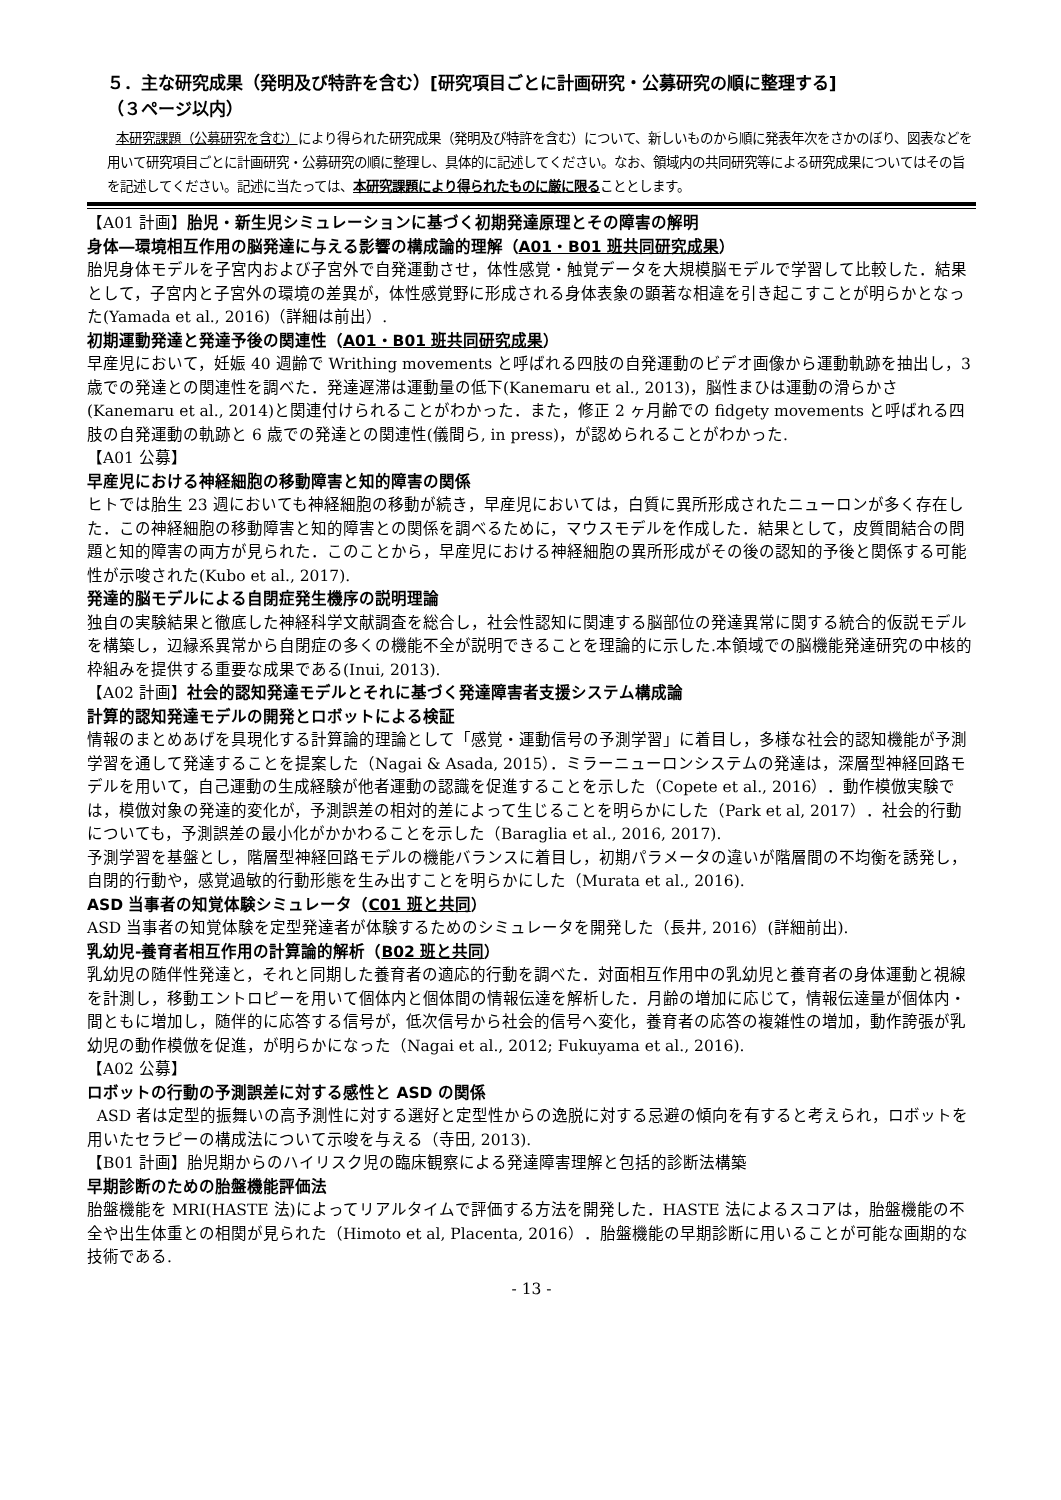５．主な研究成果（発明及び特許を含む）[研究項目ごとに計画研究・公募研究の順に整理する]
（３ページ以内）
本研究課題（公募研究を含む）により得られた研究成果（発明及び特許を含む）について、新しいものから順に発表年次をさかのぼり、図表などを用いて研究項目ごとに計画研究・公募研究の順に整理し、具体的に記述してください。なお、領域内の共同研究等による研究成果についてはその旨を記述してください。記述に当たっては、本研究課題により得られたものに厳に限ることとします。
【A01 計画】胎児・新生児シミュレーションに基づく初期発達原理とその障害の解明
身体―環境相互作用の脳発達に与える影響の構成論的理解（A01・B01 班共同研究成果）
胎児身体モデルを子宮内および子宮外で自発運動させ，体性感覚・触覚データを大規模脳モデルで学習して比較した．結果として，子宮内と子宮外の環境の差異が，体性感覚野に形成される身体表象の顕著な相違を引き起こすことが明らかとなった(Yamada et al., 2016)（詳細は前出）.
初期運動発達と発達予後の関連性（A01・B01 班共同研究成果）
早産児において，妊娠 40 週齢で Writhing movements と呼ばれる四肢の自発運動のビデオ画像から運動軌跡を抽出し，3 歳での発達との関連性を調べた．発達遅滞は運動量の低下(Kanemaru et al., 2013)，脳性まひは運動の滑らかさ(Kanemaru et al., 2014)と関連付けられることがわかった．また，修正 2 ヶ月齢での fidgety movements と呼ばれる四肢の自発運動の軌跡と 6 歳での発達との関連性(儀間ら, in press)，が認められることがわかった.
【A01 公募】
早産児における神経細胞の移動障害と知的障害の関係
ヒトでは胎生 23 週においても神経細胞の移動が続き，早産児においては，白質に異所形成されたニューロンが多く存在した．この神経細胞の移動障害と知的障害との関係を調べるために，マウスモデルを作成した．結果として，皮質間結合の問題と知的障害の両方が見られた．このことから，早産児における神経細胞の異所形成がその後の認知的予後と関係する可能性が示唆された(Kubo et al., 2017).
発達的脳モデルによる自閉症発生機序の説明理論
独自の実験結果と徹底した神経科学文献調査を総合し，社会性認知に関連する脳部位の発達異常に関する統合的仮説モデルを構築し，辺縁系異常から自閉症の多くの機能不全が説明できることを理論的に示した.本領域での脳機能発達研究の中核的枠組みを提供する重要な成果である(Inui, 2013).
【A02 計画】社会的認知発達モデルとそれに基づく発達障害者支援システム構成論
計算的認知発達モデルの開発とロボットによる検証
情報のまとめあげを具現化する計算論的理論として「感覚・運動信号の予測学習」に着目し，多様な社会的認知機能が予測学習を通して発達することを提案した（Nagai & Asada, 2015）．ミラーニューロンシステムの発達は，深層型神経回路モデルを用いて，自己運動の生成経験が他者運動の認識を促進することを示した（Copete et al., 2016）．動作模倣実験では，模倣対象の発達的変化が，予測誤差の相対的差によって生じることを明らかにした（Park et al, 2017）．社会的行動についても，予測誤差の最小化がかかわることを示した（Baraglia et al., 2016, 2017).
予測学習を基盤とし，階層型神経回路モデルの機能バランスに着目し，初期パラメータの違いが階層間の不均衡を誘発し，自閉的行動や，感覚過敏的行動形態を生み出すことを明らかにした（Murata et al., 2016).
ASD 当事者の知覚体験シミュレータ（C01 班と共同）
ASD 当事者の知覚体験を定型発達者が体験するためのシミュレータを開発した（長井, 2016）(詳細前出).
乳幼児-養育者相互作用の計算論的解析（B02 班と共同）
乳幼児の随伴性発達と，それと同期した養育者の適応的行動を調べた．対面相互作用中の乳幼児と養育者の身体運動と視線を計測し，移動エントロピーを用いて個体内と個体間の情報伝達を解析した．月齢の増加に応じて，情報伝達量が個体内・間ともに増加し，随伴的に応答する信号が，低次信号から社会的信号へ変化，養育者の応答の複雑性の増加，動作誇張が乳幼児の動作模倣を促進，が明らかになった（Nagai et al., 2012; Fukuyama et al., 2016).
【A02 公募】
ロボットの行動の予測誤差に対する感性と ASD の関係
ASD 者は定型的振舞いの高予測性に対する選好と定型性からの逸脱に対する忌避の傾向を有すると考えられ，ロボットを用いたセラピーの構成法について示唆を与える（寺田, 2013).
【B01 計画】胎児期からのハイリスク児の臨床観察による発達障害理解と包括的診断法構築
早期診断のための胎盤機能評価法
胎盤機能を MRI(HASTE 法)によってリアルタイムで評価する方法を開発した．HASTE 法によるスコアは，胎盤機能の不全や出生体重との相関が見られた（Himoto et al, Placenta, 2016）．胎盤機能の早期診断に用いることが可能な画期的な技術である.
- 13 -